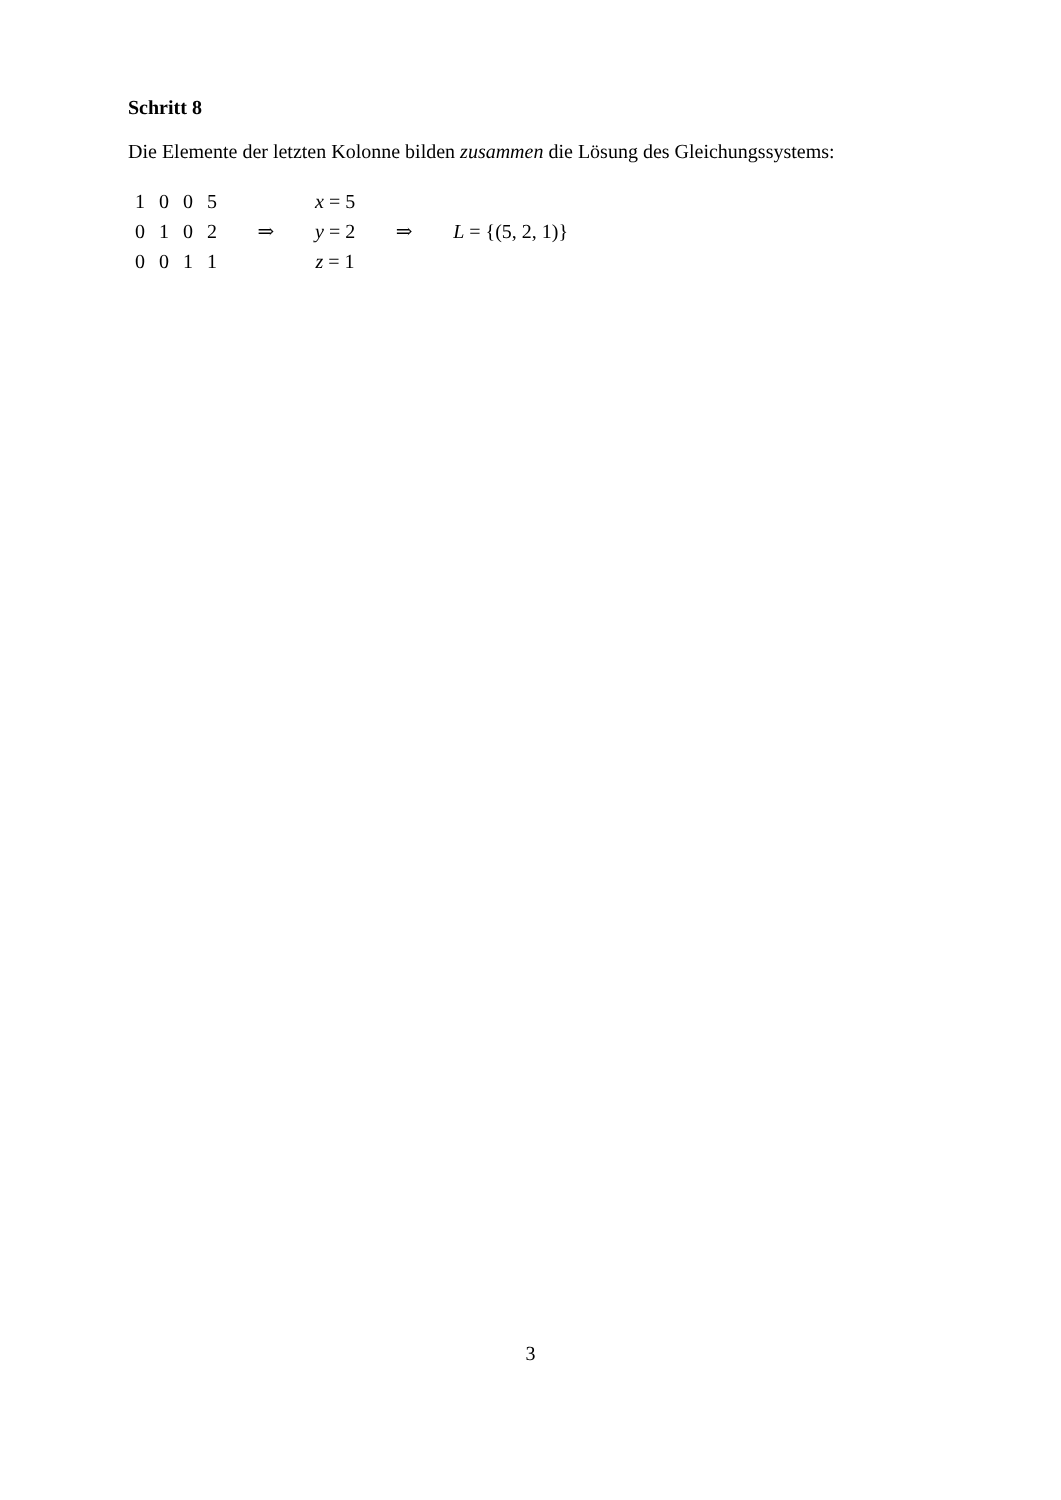Schritt 8
Die Elemente der letzten Kolonne bilden zusammen die Lösung des Gleichungssystems:
| 1 | 0 | 0 | 5 | | x = 5 | | |
| 0 | 1 | 0 | 2 | ⇒ | y = 2 | ⇒ | L = {(5, 2, 1)} |
| 0 | 0 | 1 | 1 | | z = 1 | | |
3